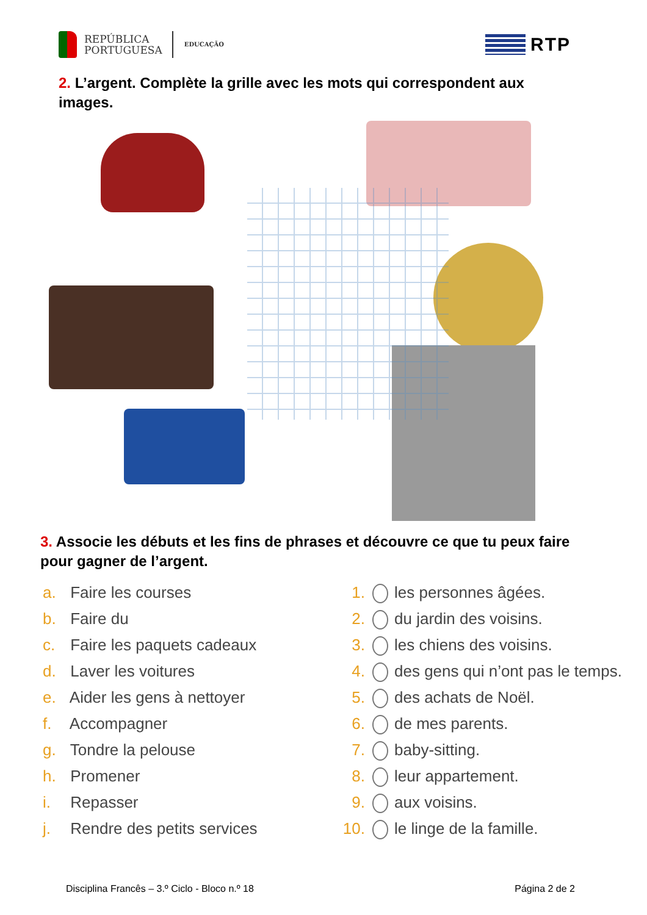REPÚBLICA
PORTUGUESA
EDUCAÇÃO
RTP
2. L’argent. Complète la grille avec les mots qui correspondent aux images.
3. Associe les débuts et les fins de phrases et découvre ce que tu peux faire pour gagner de l’argent.
a. Faire les courses
b. Faire du
c. Faire les paquets cadeaux
d. Laver les voitures
e. Aider les gens à nettoyer
f. Accompagner
g. Tondre la pelouse
h. Promener
i. Repasser
j. Rendre des petits services
1. les personnes âgées.
2. du jardin des voisins.
3. les chiens des voisins.
4. des gens qui n’ont pas le temps.
5. des achats de Noël.
6. de mes parents.
7. baby-sitting.
8. leur appartement.
9. aux voisins.
10. le linge de la famille.
Disciplina Francês – 3.º Ciclo - Bloco n.º 18 Página 2 de 2